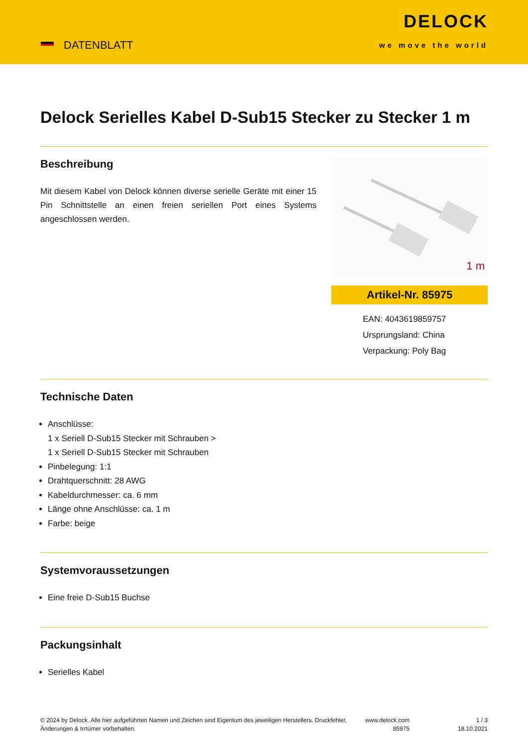DATENBLATT
DELOCK
we move the world
Delock Serielles Kabel D-Sub15 Stecker zu Stecker 1 m
Beschreibung
Mit diesem Kabel von Delock können diverse serielle Geräte mit einer 15 Pin Schnittstelle an einen freien seriellen Port eines Systems angeschlossen werden.
1 m
Artikel-Nr. 85975
EAN: 4043619859757
Ursprungsland: China
Verpackung: Poly Bag
Technische Daten
Anschlüsse:
1 x Seriell D-Sub15 Stecker mit Schrauben >
1 x Seriell D-Sub15 Stecker mit Schrauben
Pinbelegung: 1:1
Drahtquerschnitt: 28 AWG
Kabeldurchmesser: ca. 6 mm
Länge ohne Anschlüsse: ca. 1 m
Farbe: beige
Systemvoraussetzungen
Eine freie D-Sub15 Buchse
Packungsinhalt
Serielles Kabel
© 2024 by Delock. Alle hier aufgeführten Namen und Zeichen sind Eigentum des jeweiligen Herstellers. Druckfehler, Änderungen & Irrtümer vorbehalten.
www.delock.com
85975
1 / 3
18.10.2021